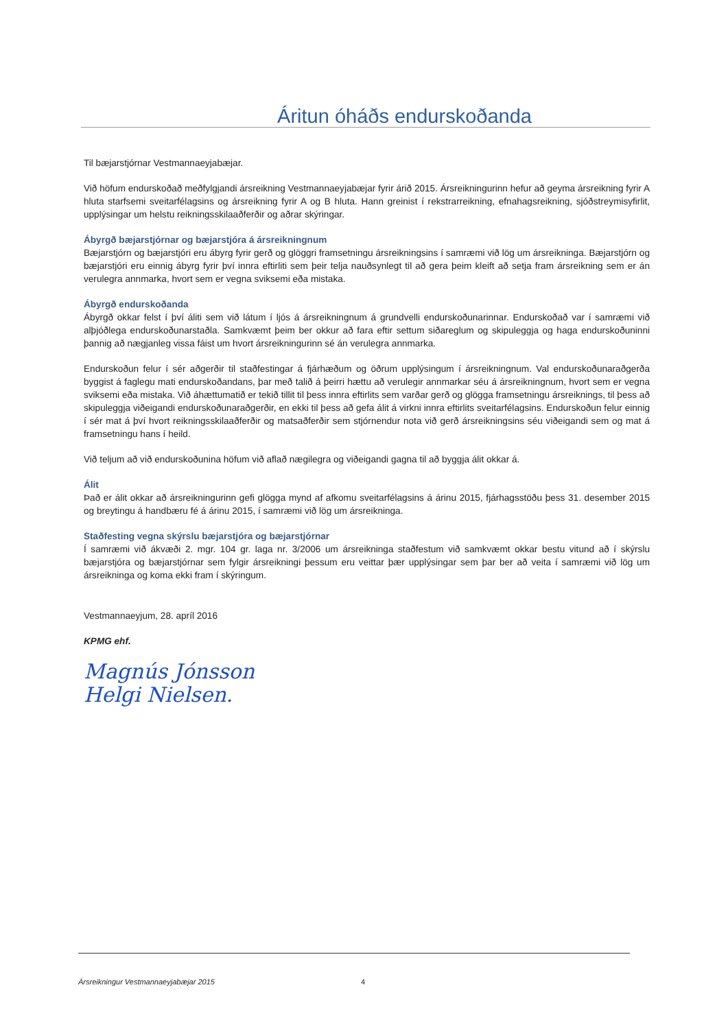Áritun óháðs endurskoðanda
Til bæjarstjórnar Vestmannaeyjabæjar.
Við höfum endurskoðað meðfylgjandi ársreikning Vestmannaeyjabæjar fyrir árið 2015. Ársreikningurinn hefur að geyma ársreikning fyrir A hluta starfsemi sveitarfélagsins og ársreikning fyrir A og B hluta. Hann greinist í rekstrarreikning, efnahagsreikning, sjóðstreymisyfirlit, upplýsingar um helstu reikningsskilaaðferðir og aðrar skýringar.
Ábyrgð bæjarstjórnar og bæjarstjóra á ársreikningnum
Bæjarstjórn og bæjarstjóri eru ábyrg fyrir gerð og glöggri framsetningu ársreikningsins í samræmi við lög um ársreikninga. Bæjarstjórn og bæjarstjóri eru einnig ábyrg fyrir því innra eftirliti sem þeir telja nauðsynlegt til að gera þeim kleift að setja fram ársreikning sem er án verulegra annmarka, hvort sem er vegna sviksemi eða mistaka.
Ábyrgð endurskoðanda
Ábyrgð okkar felst í því áliti sem við látum í ljós á ársreikningnum á grundvelli endurskoðunarinnar. Endurskoðað var í samræmi við alþjóðlega endurskoðunarstaðla. Samkvæmt þeim ber okkur að fara eftir settum siðareglum og skipuleggja og haga endurskoðuninni þannig að nægjanleg vissa fáist um hvort ársreikningurinn sé án verulegra annmarka.
Endurskoðun felur í sér aðgerðir til staðfestingar á fjárhæðum og öðrum upplýsingum í ársreikningnum. Val endurskoðunaraðgerða byggist á faglegu mati endurskoðandans, þar með talið á þeirri hættu að verulegir annmarkar séu á ársreikningnum, hvort sem er vegna sviksemi eða mistaka. Við áhættumatið er tekið tillit til þess innra eftirlits sem varðar gerð og glögga framsetningu ársreiknings, til þess að skipuleggja viðeigandi endurskoðunaraðgerðir, en ekki til þess að gefa álit á virkni innra eftirlits sveitarfélagsins. Endurskoðun felur einnig í sér mat á því hvort reikningsskilaaðferðir og matsaðferðir sem stjórnendur nota við gerð ársreikningsins séu viðeigandi sem og mat á framsetningu hans í heild.
Við teljum að við endurskoðunina höfum við aflað nægilegra og viðeigandi gagna til að byggja álit okkar á.
Álit
Það er álit okkar að ársreikningurinn gefi glögga mynd af afkomu sveitarfélagsins á árinu 2015, fjárhagsstöðu þess 31. desember 2015 og breytingu á handbæru fé á árinu 2015, í samræmi við lög um ársreikninga.
Staðfesting vegna skýrslu bæjarstjóra og bæjarstjórnar
Í samræmi við ákvæði 2. mgr. 104 gr. laga nr. 3/2006 um ársreikninga staðfestum við samkvæmt okkar bestu vitund að í skýrslu bæjarstjóra og bæjarstjórnar sem fylgir ársreikningi þessum eru veittar þær upplýsingar sem þar ber að veita í samræmi við lög um ársreikninga og koma ekki fram í skýringum.
Vestmannaeyjum, 28. apríl 2016
KPMG ehf.
Magnús Jónsson
Helgi Nielsen.
Ársreikningur Vestmannaeyjabæjar 2015
4